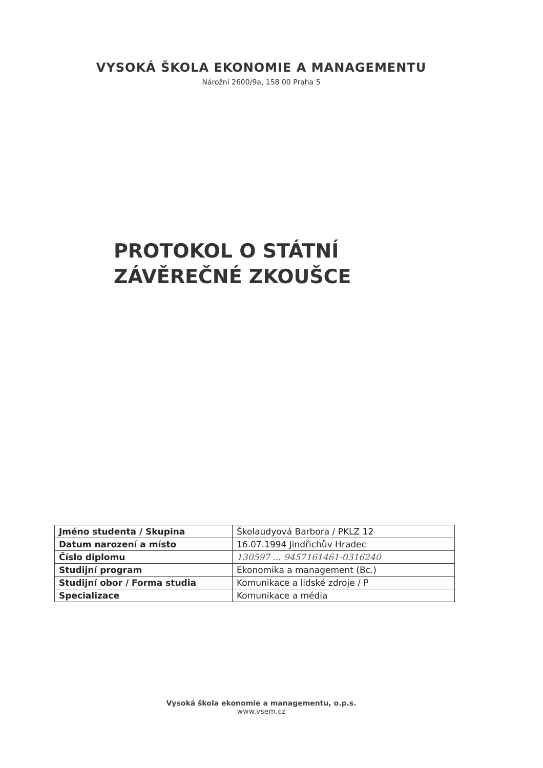VYSOKÁ ŠKOLA EKONOMIE A MANAGEMENTU
Nárožní 2600/9a, 158 00 Praha 5
PROTOKOL O STÁTNÍ
ZÁVĚREČNÉ ZKOUŠCE
| Jméno studenta / Skupina | Školaudyová Barbora / PKLZ 12 |
| Datum narození a místo | 16.07.1994 Jindřichův Hradec |
| Číslo diplomu | 130597 ... 9457161461-0316240 |
| Studijní program | Ekonomika a management (Bc.) |
| Studijní obor / Forma studia | Komunikace a lidské zdroje / P |
| Specializace | Komunikace a média |
Vysoká škola ekonomie a managementu, o.p.s.
www.vsem.cz